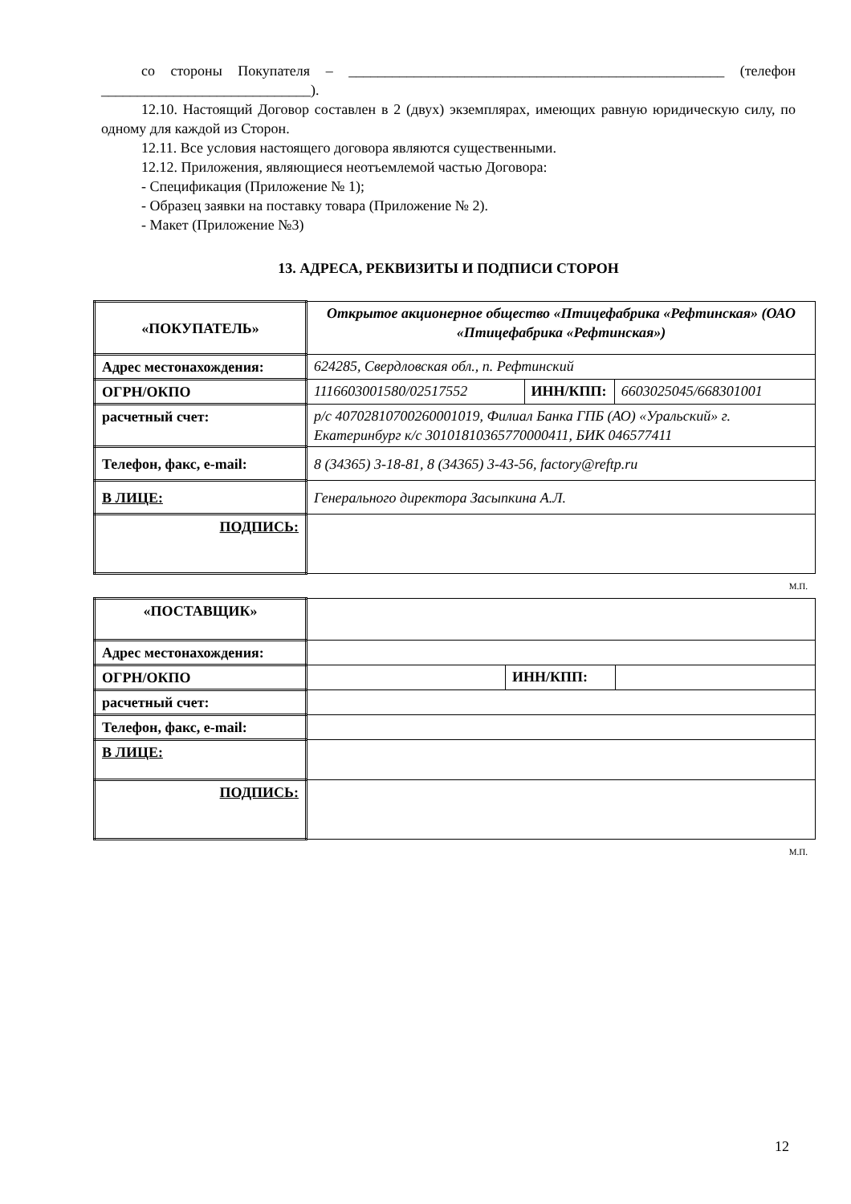со стороны Покупателя – ____________________________________________________ (телефон _____________________________).
12.10. Настоящий Договор составлен в 2 (двух) экземплярах, имеющих равную юридическую силу, по одному для каждой из Сторон.
12.11. Все условия настоящего договора являются существенными.
12.12. Приложения, являющиеся неотъемлемой частью Договора:
- Спецификация (Приложение № 1);
- Образец заявки на поставку товара (Приложение № 2).
- Макет (Приложение №3)
13. АДРЕСА, РЕКВИЗИТЫ И ПОДПИСИ СТОРОН
| «ПОКУПАТЕЛЬ» | Открытое акционерное общество «Птицефабрика «Рефтинская» (ОАО «Птицефабрика «Рефтинская») | | |
| Адрес местонахождения: | 624285, Свердловская обл., п. Рефтинский | | |
| ОГРН/ОКПО | 1116603001580/02517552 | ИНН/КПП: | 6603025045/668301001 |
| расчетный счет: | р/с 40702810700260001019, Филиал Банка ГПБ (АО) «Уральский» г. Екатеринбург к/с 30101810365770000411, БИК 046577411 | | |
| Телефон, факс, e-mail: | 8 (34365) 3-18-81, 8 (34365) 3-43-56, factory@reftp.ru | | |
| В ЛИЦЕ: | Генерального директора Засыпкина А.Л. | | |
| ПОДПИСЬ: | | | |
М.П.
| «ПОСТАВЩИК» | | | |
| Адрес местонахождения: | | | |
| ОГРН/ОКПО | | ИНН/КПП: | |
| расчетный счет: | | | |
| Телефон, факс, e-mail: | | | |
| В ЛИЦЕ: | | | |
| ПОДПИСЬ: | | | |
М.П.
12